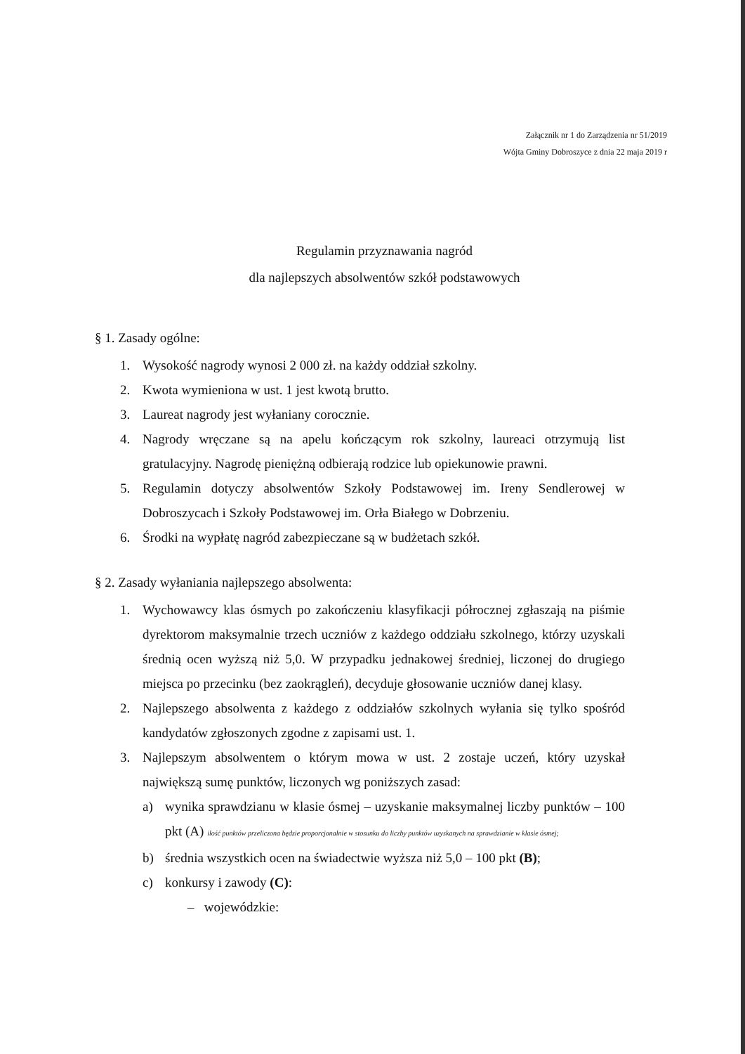Załącznik nr 1 do Zarządzenia nr 51/2019
Wójta Gminy Dobroszyce z dnia 22 maja 2019 r
Regulamin przyznawania nagród
dla najlepszych absolwentów szkół podstawowych
§ 1. Zasady ogólne:
1. Wysokość nagrody wynosi 2 000 zł. na każdy oddział szkolny.
2. Kwota wymieniona w ust. 1 jest kwotą brutto.
3. Laureat nagrody jest wyłaniany corocznie.
4. Nagrody wręczane są na apelu kończącym rok szkolny, laureaci otrzymują list gratulacyjny. Nagrodę pieniężną odbierają rodzice lub opiekunowie prawni.
5. Regulamin dotyczy absolwentów Szkoły Podstawowej im. Ireny Sendlerowej w Dobroszycach i Szkoły Podstawowej im. Orła Białego w Dobrzeniu.
6. Środki na wypłatę nagród zabezpieczane są w budżetach szkół.
§ 2. Zasady wyłaniania najlepszego absolwenta:
1. Wychowawcy klas ósmych po zakończeniu klasyfikacji półrocznej zgłaszają na piśmie dyrektorom maksymalnie trzech uczniów z każdego oddziału szkolnego, którzy uzyskali średnią ocen wyższą niż 5,0. W przypadku jednakowej średniej, liczonej do drugiego miejsca po przecinku (bez zaokrągleń), decyduje głosowanie uczniów danej klasy.
2. Najlepszego absolwenta z każdego z oddziałów szkolnych wyłania się tylko spośród kandydatów zgłoszonych zgodne z zapisami ust. 1.
3. Najlepszym absolwentem o którym mowa w ust. 2 zostaje uczeń, który uzyskał największą sumę punktów, liczonych wg poniższych zasad:
a) wynika sprawdzianu w klasie ósmej – uzyskanie maksymalnej liczby punktów – 100 pkt (A) ilość punktów przeliczona będzie proporcjonalnie w stosunku do liczby punktów uzyskanych na sprawdzianie w klasie ósmej;
b) średnia wszystkich ocen na świadectwie wyższa niż 5,0 – 100 pkt (B);
c) konkursy i zawody (C):
– wojewódzkie: